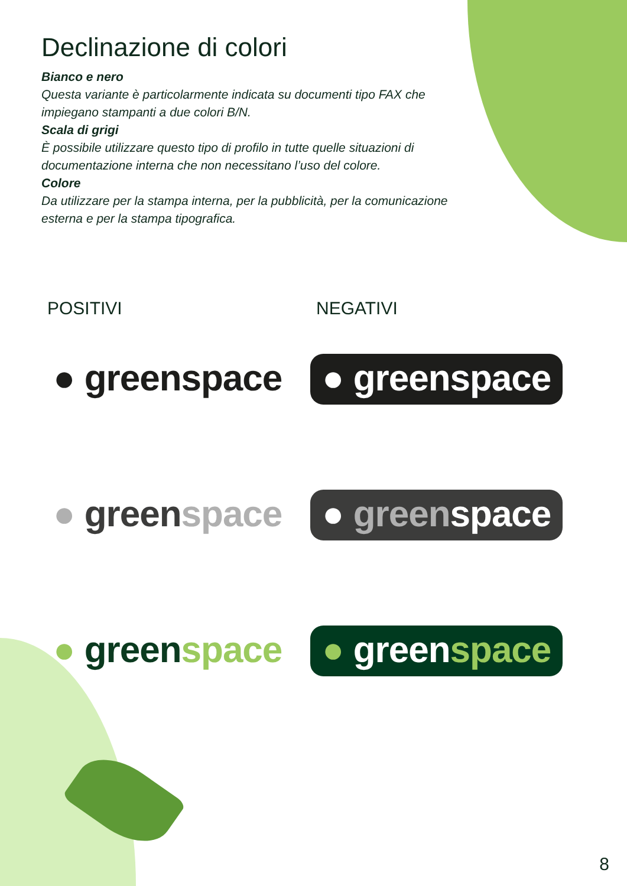Declinazione di colori
Bianco e nero
Questa variante è particolarmente indicata su documenti tipo FAX che impiegano stampanti a due colori B/N.
Scala di grigi
È possibile utilizzare questo tipo di profilo in tutte quelle situazioni di documentazione interna che non necessitano l’uso del colore.
Colore
Da utilizzare per la stampa interna, per la pubblicità, per la comunicazione esterna e per la stampa tipografica.
POSITIVI
NEGATIVI
● greenspace
● greenspace
● green space
● green space
● green space
● green space
8